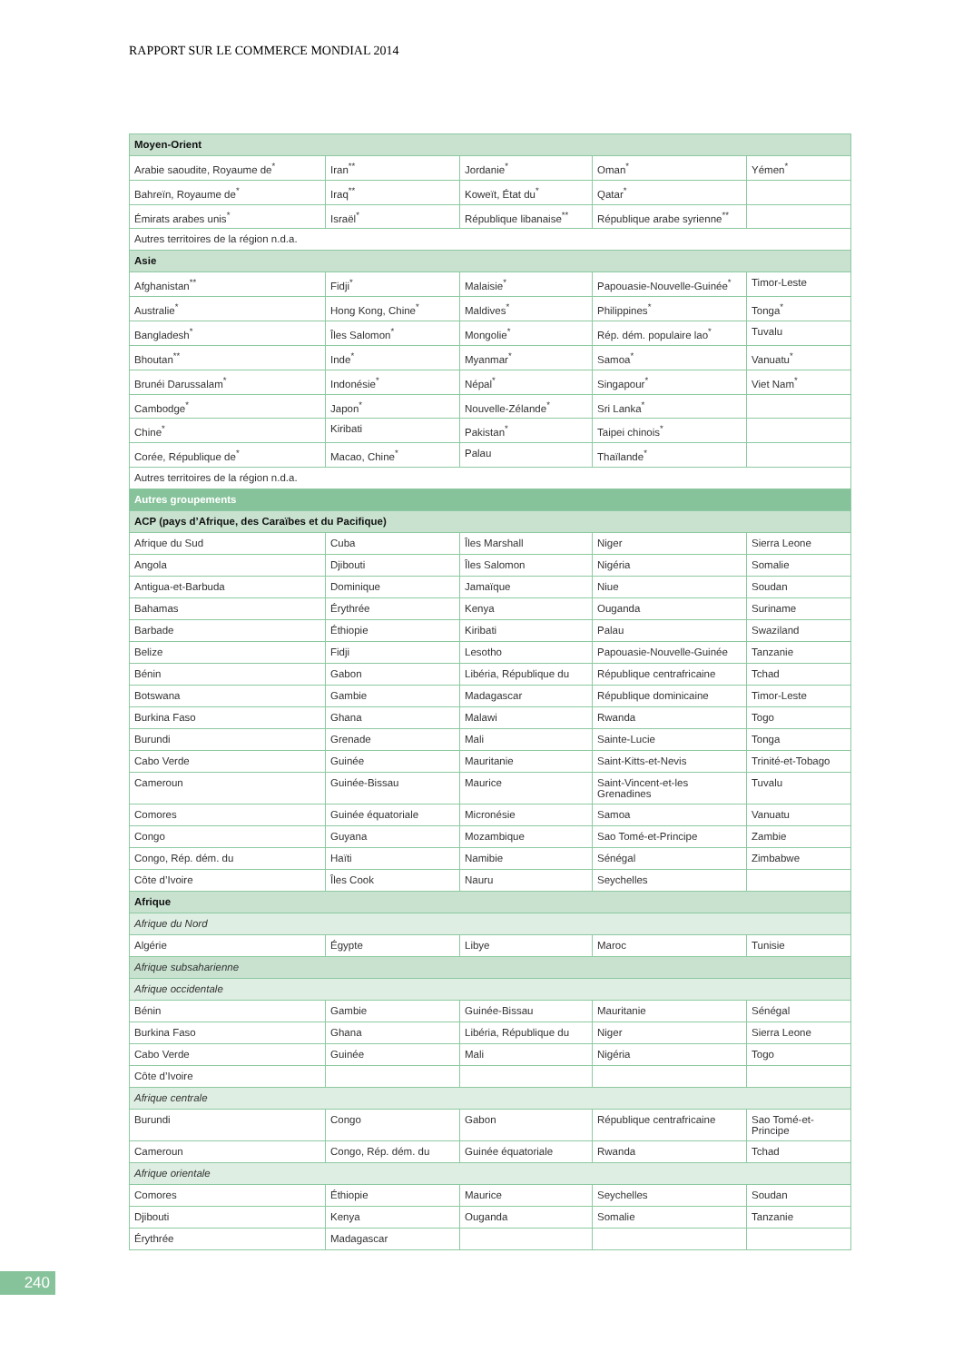RAPPORT SUR LE COMMERCE MONDIAL 2014
| Moyen-Orient | | | | |
| Arabie saoudite, Royaume de<sup>*</sup> | Iran<sup>**</sup> | Jordanie<sup>*</sup> | Oman<sup>*</sup> | Yémen<sup>*</sup> |
| Bahreïn, Royaume de<sup>*</sup> | Iraq<sup>**</sup> | Koweït, État du<sup>*</sup> | Qatar<sup>*</sup> | |
| Émirats arabes unis<sup>*</sup> | Israël<sup>*</sup> | République libanaise<sup>**</sup> | République arabe syrienne<sup>**</sup> | |
| Autres territoires de la région n.d.a. | | | | |
| Asie | | | | |
| Afghanistan<sup>**</sup> | Fidji<sup>*</sup> | Malaisie<sup>*</sup> | Papouasie-Nouvelle-Guinée<sup>*</sup> | Timor-Leste |
| Australie<sup>*</sup> | Hong Kong, Chine<sup>*</sup> | Maldives<sup>*</sup> | Philippines<sup>*</sup> | Tonga<sup>*</sup> |
| Bangladesh<sup>*</sup> | Îles Salomon<sup>*</sup> | Mongolie<sup>*</sup> | Rép. dém. populaire lao<sup>*</sup> | Tuvalu |
| Bhoutan<sup>**</sup> | Inde<sup>*</sup> | Myanmar<sup>*</sup> | Samoa<sup>*</sup> | Vanuatu<sup>*</sup> |
| Brunéi Darussalam<sup>*</sup> | Indonésie<sup>*</sup> | Népal<sup>*</sup> | Singapour<sup>*</sup> | Viet Nam<sup>*</sup> |
| Cambodge<sup>*</sup> | Japon<sup>*</sup> | Nouvelle-Zélande<sup>*</sup> | Sri Lanka<sup>*</sup> | |
| Chine<sup>*</sup> | Kiribati | Pakistan<sup>*</sup> | Taipei chinois<sup>*</sup> | |
| Corée, République de<sup>*</sup> | Macao, Chine<sup>*</sup> | Palau | Thaïlande<sup>*</sup> | |
| Autres territoires de la région n.d.a. | | | | |
| Autres groupements | | | | |
| ACP (pays d’Afrique, des Caraïbes et du Pacifique) | | | | |
| Afrique du Sud | Cuba | Îles Marshall | Niger | Sierra Leone |
| Angola | Djibouti | Îles Salomon | Nigéria | Somalie |
| Antigua-et-Barbuda | Dominique | Jamaïque | Niue | Soudan |
| Bahamas | Érythrée | Kenya | Ouganda | Suriname |
| Barbade | Éthiopie | Kiribati | Palau | Swaziland |
| Belize | Fidji | Lesotho | Papouasie-Nouvelle-Guinée | Tanzanie |
| Bénin | Gabon | Libéria, République du | République centrafricaine | Tchad |
| Botswana | Gambie | Madagascar | République dominicaine | Timor-Leste |
| Burkina Faso | Ghana | Malawi | Rwanda | Togo |
| Burundi | Grenade | Mali | Sainte-Lucie | Tonga |
| Cabo Verde | Guinée | Mauritanie | Saint-Kitts-et-Nevis | Trinité-et-Tobago |
| Cameroun | Guinée-Bissau | Maurice | Saint-Vincent-et-les Grenadines | Tuvalu |
| Comores | Guinée équatoriale | Micronésie | Samoa | Vanuatu |
| Congo | Guyana | Mozambique | Sao Tomé-et-Principe | Zambie |
| Congo, Rép. dém. du | Haïti | Namibie | Sénégal | Zimbabwe |
| Côte d’Ivoire | Îles Cook | Nauru | Seychelles | |
| Afrique | | | | |
| Afrique du Nord | | | | |
| Algérie | Égypte | Libye | Maroc | Tunisie |
| Afrique subsaharienne | | | | |
| Afrique occidentale | | | | |
| Bénin | Gambie | Guinée-Bissau | Mauritanie | Sénégal |
| Burkina Faso | Ghana | Libéria, République du | Niger | Sierra Leone |
| Cabo Verde | Guinée | Mali | Nigéria | Togo |
| Côte d’Ivoire | | | | |
| Afrique centrale | | | | |
| Burundi | Congo | Gabon | République centrafricaine | Sao Tomé-et-Principe |
| Cameroun | Congo, Rép. dém. du | Guinée équatoriale | Rwanda | Tchad |
| Afrique orientale | | | | |
| Comores | Éthiopie | Maurice | Seychelles | Soudan |
| Djibouti | Kenya | Ouganda | Somalie | Tanzanie |
| Érythrée | Madagascar | | | |
240